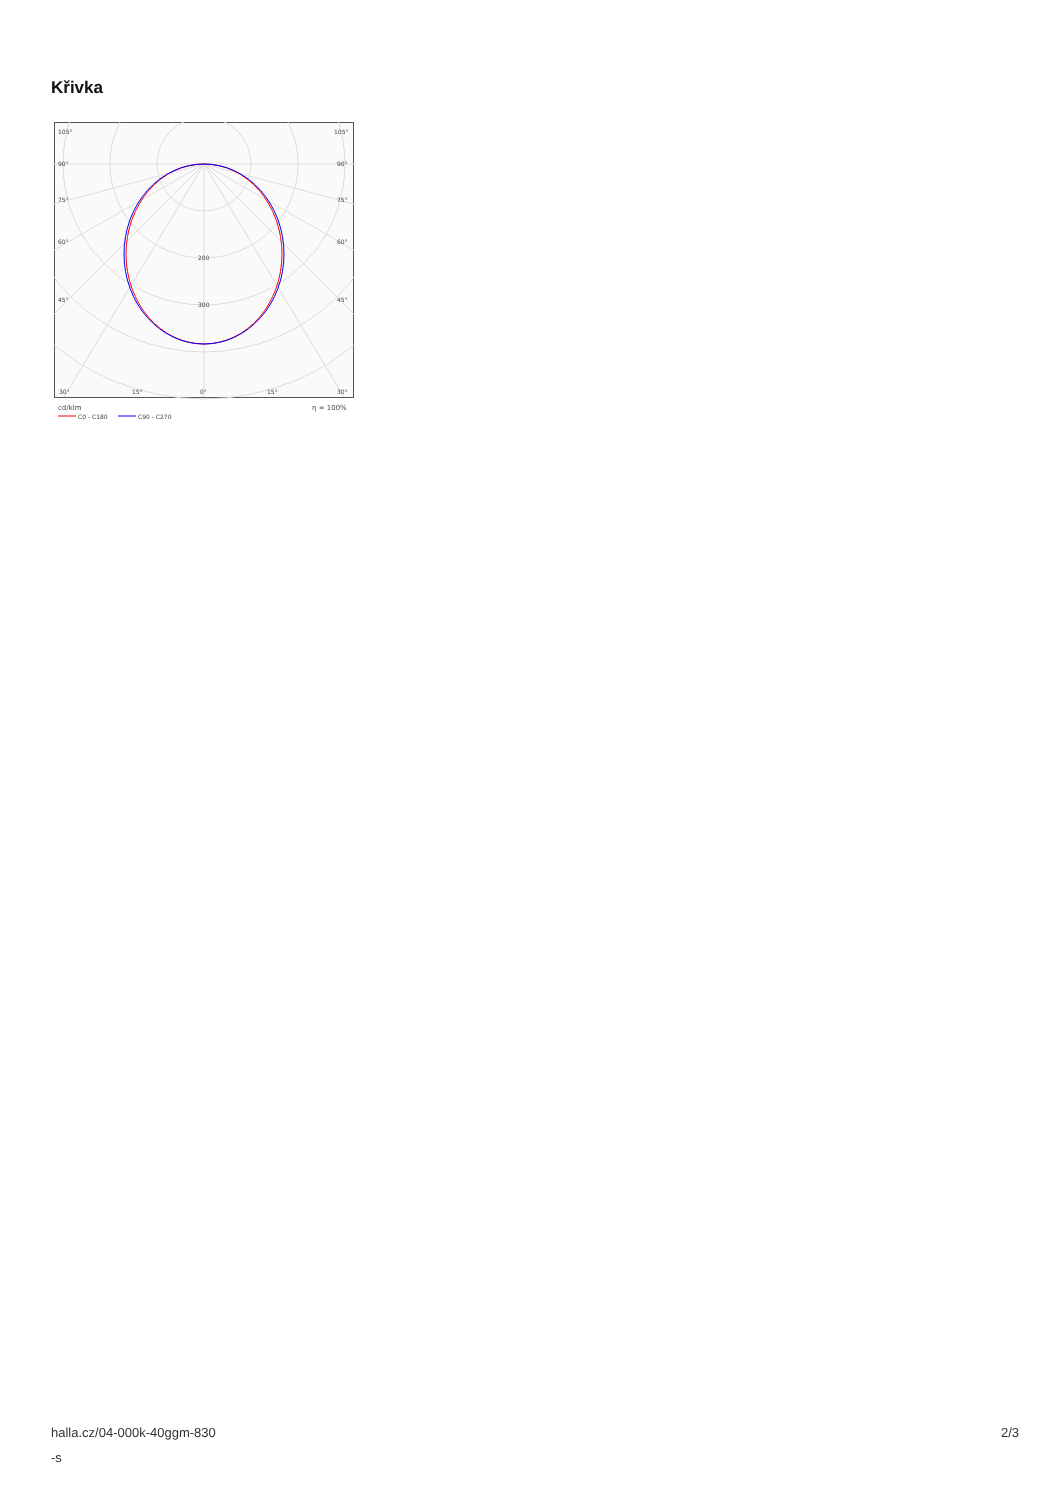Křivka
105°
105°
90°
90°
75°
75°
60°
60°
45°
45°
200
300
30°
15°
0°
15°
30°
cd/klm
η = 100%
C0 - C180
C90 - C270
halla.cz/04-000k-40ggm-830
-s
2/3